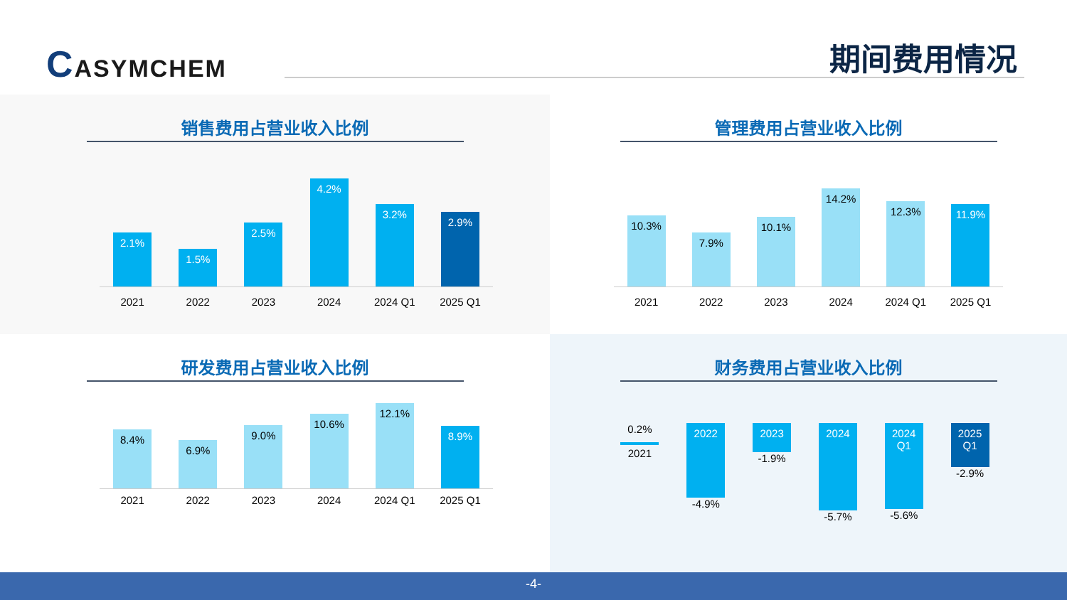CASYMCHEM 期间费用情况
销售费用占营业收入比例
2.1%
1.5%
2.5%
4.2%
3.2%
2.9%
2021 2022 2023 2024 2024 Q1 2025 Q1
管理费用占营业收入比例
10.3%
7.9%
10.1%
14.2%
12.3%
11.9%
2021 2022 2023 2024 2024 Q1 2025 Q1
研发费用占营业收入比例
8.4%
6.9%
9.0%
10.6%
12.1%
8.9%
2021 2022 2023 2024 2024 Q1 2025 Q1
财务费用占营业收入比例
0.2%
2021
2022
-4.9%
2023
-1.9%
2024
-5.7%
2024 Q1
-5.6%
2025 Q1
-2.9%
-4-